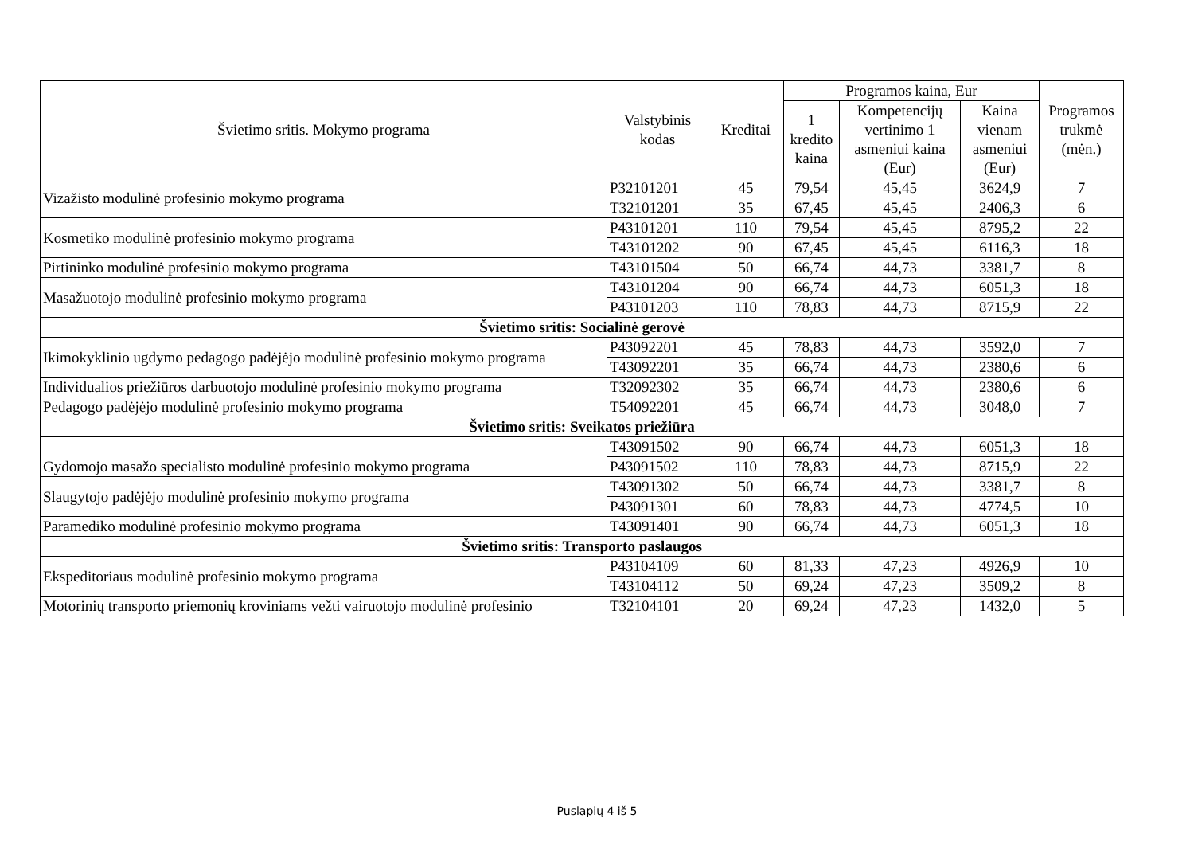| Švietimo sritis. Mokymo programa | Valstybinis kodas | Kreditai | Programos kaina, Eur | | | Programos trukmė (mėn.) |
| --- | --- | --- | --- | --- | --- | --- |
| | | | 1 kredito kaina | Kompetencijų vertinimo 1 asmeniui kaina (Eur) | Kaina vienam asmeniui (Eur) | |
| Vizažisto modulinė profesinio mokymo programa | P32101201 | 45 | 79,54 | 45,45 | 3624,9 | 7 |
| | T32101201 | 35 | 67,45 | 45,45 | 2406,3 | 6 |
| Kosmetiko modulinė profesinio mokymo programa | P43101201 | 110 | 79,54 | 45,45 | 8795,2 | 22 |
| | T43101202 | 90 | 67,45 | 45,45 | 6116,3 | 18 |
| Pirtininko modulinė profesinio mokymo programa | T43101504 | 50 | 66,74 | 44,73 | 3381,7 | 8 |
| Masažuotojo modulinė profesinio mokymo programa | T43101204 | 90 | 66,74 | 44,73 | 6051,3 | 18 |
| | P43101203 | 110 | 78,83 | 44,73 | 8715,9 | 22 |
| Švietimo sritis: Socialinė gerovė | | | | | | |
| Ikimokyklinio ugdymo pedagogo padėjėjo modulinė profesinio mokymo programa | P43092201 | 45 | 78,83 | 44,73 | 3592,0 | 7 |
| | T43092201 | 35 | 66,74 | 44,73 | 2380,6 | 6 |
| Individualios priežiūros darbuotojo modulinė profesinio mokymo programa | T32092302 | 35 | 66,74 | 44,73 | 2380,6 | 6 |
| Pedagogo padėjėjo modulinė profesinio mokymo programa | T54092201 | 45 | 66,74 | 44,73 | 3048,0 | 7 |
| Švietimo sritis: Sveikatos priežiūra | | | | | | |
| Gydomojo masažo specialisto modulinė profesinio mokymo programa | T43091502 | 90 | 66,74 | 44,73 | 6051,3 | 18 |
| | P43091502 | 110 | 78,83 | 44,73 | 8715,9 | 22 |
| Slaugytojo padėjėjo modulinė profesinio mokymo programa | T43091302 | 50 | 66,74 | 44,73 | 3381,7 | 8 |
| | P43091301 | 60 | 78,83 | 44,73 | 4774,5 | 10 |
| Paramediko modulinė profesinio mokymo programa | T43091401 | 90 | 66,74 | 44,73 | 6051,3 | 18 |
| Švietimo sritis: Transporto paslaugos | | | | | | |
| Ekspeditoriaus modulinė profesinio mokymo programa | P43104109 | 60 | 81,33 | 47,23 | 4926,9 | 10 |
| | T43104112 | 50 | 69,24 | 47,23 | 3509,2 | 8 |
| Motorinių transporto priemonių kroviniams vežti vairuotojo modulinė profesinio | T32104101 | 20 | 69,24 | 47,23 | 1432,0 | 5 |
Puslapių 4 iš 5